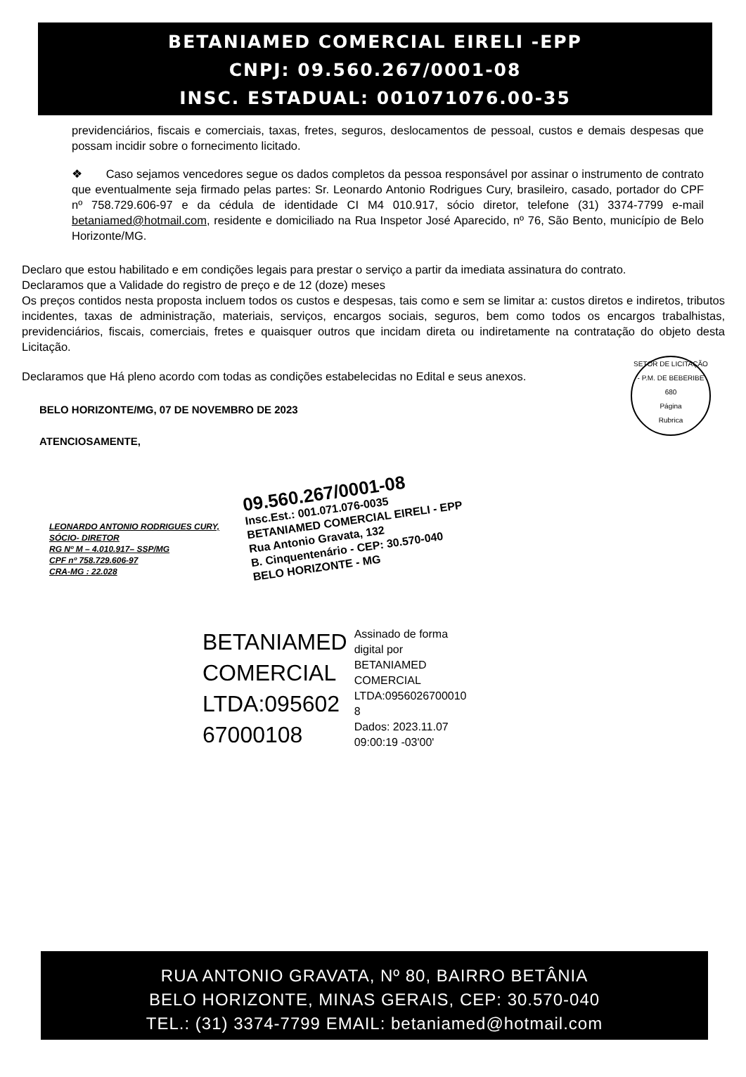BETANIAMED COMERCIAL EIRELI -EPP
CNPJ: 09.560.267/0001-08
INSC. ESTADUAL: 001071076.00-35
previdenciários, fiscais e comerciais, taxas, fretes, seguros, deslocamentos de pessoal, custos e demais despesas que possam incidir sobre o fornecimento licitado.
❖ Caso sejamos vencedores segue os dados completos da pessoa responsável por assinar o instrumento de contrato que eventualmente seja firmado pelas partes: Sr. Leonardo Antonio Rodrigues Cury, brasileiro, casado, portador do CPF nº 758.729.606-97 e da cédula de identidade CI M4 010.917, sócio diretor, telefone (31) 3374-7799 e-mail betaniamed@hotmail.com, residente e domiciliado na Rua Inspetor José Aparecido, nº 76, São Bento, município de Belo Horizonte/MG.
Declaro que estou habilitado e em condições legais para prestar o serviço a partir da imediata assinatura do contrato.
Declaramos que a Validade do registro de preço e de 12 (doze) meses
Os preços contidos nesta proposta incluem todos os custos e despesas, tais como e sem se limitar a: custos diretos e indiretos, tributos incidentes, taxas de administração, materiais, serviços, encargos sociais, seguros, bem como todos os encargos trabalhistas, previdenciários, fiscais, comerciais, fretes e quaisquer outros que incidam direta ou indiretamente na contratação do objeto desta Licitação.
Declaramos que Há pleno acordo com todas as condições estabelecidas no Edital e seus anexos.
SETOR DE LICITAÇÃO - P.M. DE BEBERIBE
680
Página
Rubrica
BELO HORIZONTE/MG, 07 DE NOVEMBRO DE 2023
ATENCIOSAMENTE,
LEONARDO ANTONIO RODRIGUES CURY,
SÓCIO- DIRETOR
RG Nº M – 4.010.917– SSP/MG
CPF nº 758.729.606-97
CRA-MG : 22.028
09.560.267/0001-08
Insc.Est.: 001.071.076-0035
BETANIAMED COMERCIAL EIRELI - EPP
Rua Antonio Gravata, 132
B. Cinquentenário - CEP: 30.570-040
BELO HORIZONTE - MG
BETANIAMED
COMERCIAL
LTDA:095602
67000108
Assinado de forma
digital por
BETANIAMED
COMERCIAL
LTDA:0956026700010
8
Dados: 2023.11.07
09:00:19 -03'00'
RUA ANTONIO GRAVATA, Nº 80, BAIRRO BETÂNIA
BELO HORIZONTE, MINAS GERAIS, CEP: 30.570-040
TEL.: (31) 3374-7799 EMAIL: betaniamed@hotmail.com